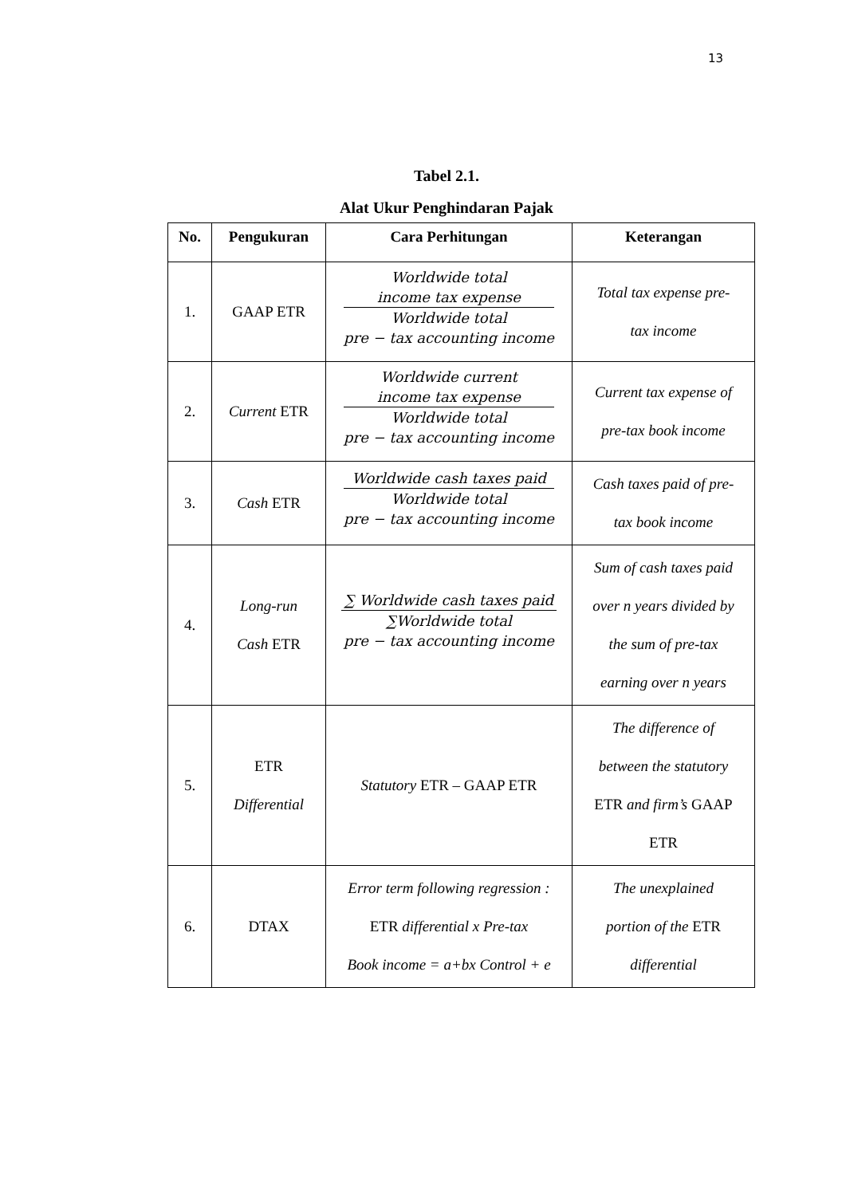13
Tabel 2.1.
Alat Ukur Penghindaran Pajak
| No. | Pengukuran | Cara Perhitungan | Keterangan |
| --- | --- | --- | --- |
| 1. | GAAP ETR | Worldwide total income tax expense Worldwide total pre − tax accounting income | Total tax expense pre- tax income |
| 2. | Current ETR | Worldwide current income tax expense Worldwide total pre − tax accounting income | Current tax expense of pre-tax book income |
| 3. | Cash ETR | Worldwide cash taxes paid Worldwide total pre − tax accounting income | Cash taxes paid of pre- tax book income |
| 4. | Long-run Cash ETR | ∑ Worldwide cash taxes paid ∑Worldwide total pre − tax accounting income | Sum of cash taxes paid over n years divided by the sum of pre-tax earning over n years |
| 5. | ETR Differential | Statutory ETR – GAAP ETR | The difference of between the statutory ETR and firm’s GAAP ETR |
| 6. | DTAX | Error term following regression : ETR differential x Pre-tax Book income = a+bx Control + e | The unexplained portion of the ETR differential |